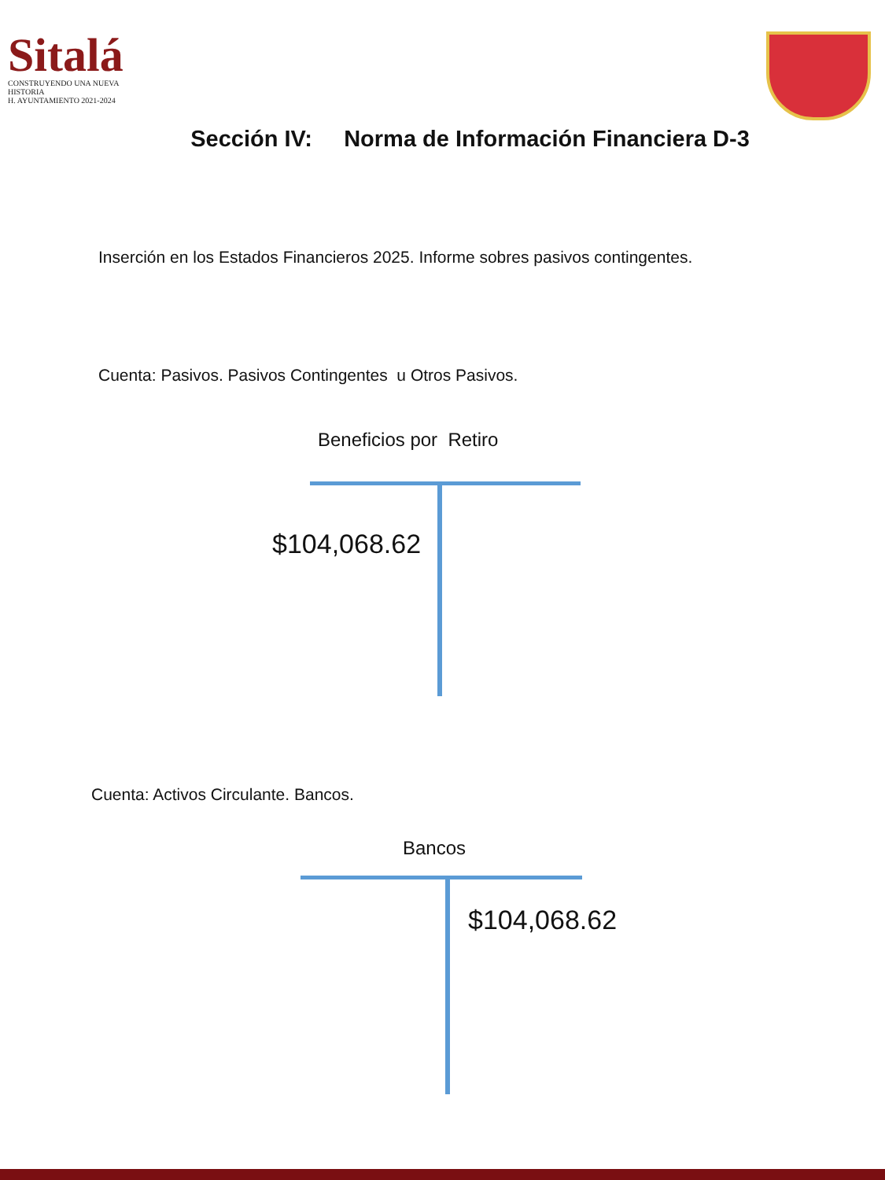Sitalá
CONSTRUYENDO UNA NUEVA HISTORIA
H. AYUNTAMIENTO 2021-2024
Sección IV: Norma de Información Financiera D-3
Inserción en los Estados Financieros 2025. Informe sobres pasivos contingentes.
Cuenta: Pasivos. Pasivos Contingentes u Otros Pasivos.
Beneficios por Retiro
$104,068.62
Cuenta: Activos Circulante. Bancos.
Bancos
$104,068.62